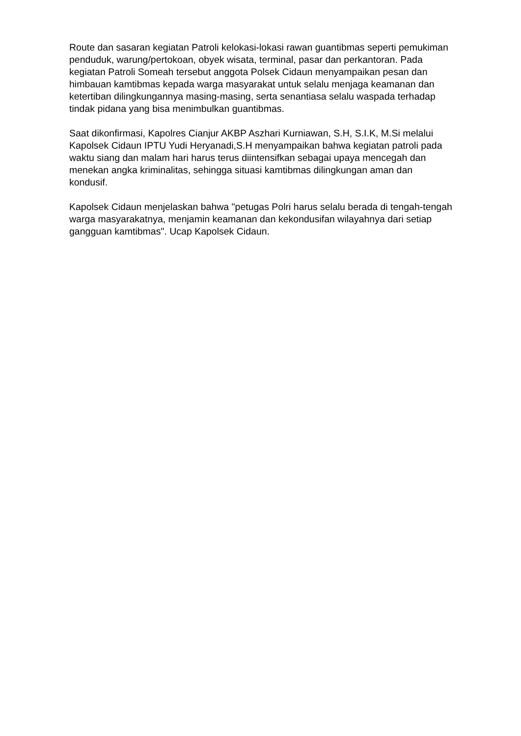Route dan sasaran kegiatan Patroli kelokasi-lokasi rawan guantibmas seperti pemukiman penduduk, warung/pertokoan, obyek wisata, terminal, pasar dan perkantoran. Pada kegiatan Patroli Someah tersebut anggota Polsek Cidaun menyampaikan pesan dan himbauan kamtibmas kepada warga masyarakat untuk selalu menjaga keamanan dan ketertiban dilingkungannya masing-masing, serta senantiasa selalu waspada terhadap tindak pidana yang bisa menimbulkan guantibmas.
Saat dikonfirmasi, Kapolres Cianjur AKBP Aszhari Kurniawan, S.H, S.I.K, M.Si melalui Kapolsek Cidaun IPTU Yudi Heryanadi,S.H menyampaikan bahwa kegiatan patroli pada waktu siang dan malam hari harus terus diintensifkan sebagai upaya mencegah dan menekan angka kriminalitas, sehingga situasi kamtibmas dilingkungan aman dan kondusif.
Kapolsek Cidaun menjelaskan bahwa "petugas Polri harus selalu berada di tengah-tengah warga masyarakatnya, menjamin keamanan dan kekondusifan wilayahnya dari setiap gangguan kamtibmas". Ucap Kapolsek Cidaun.